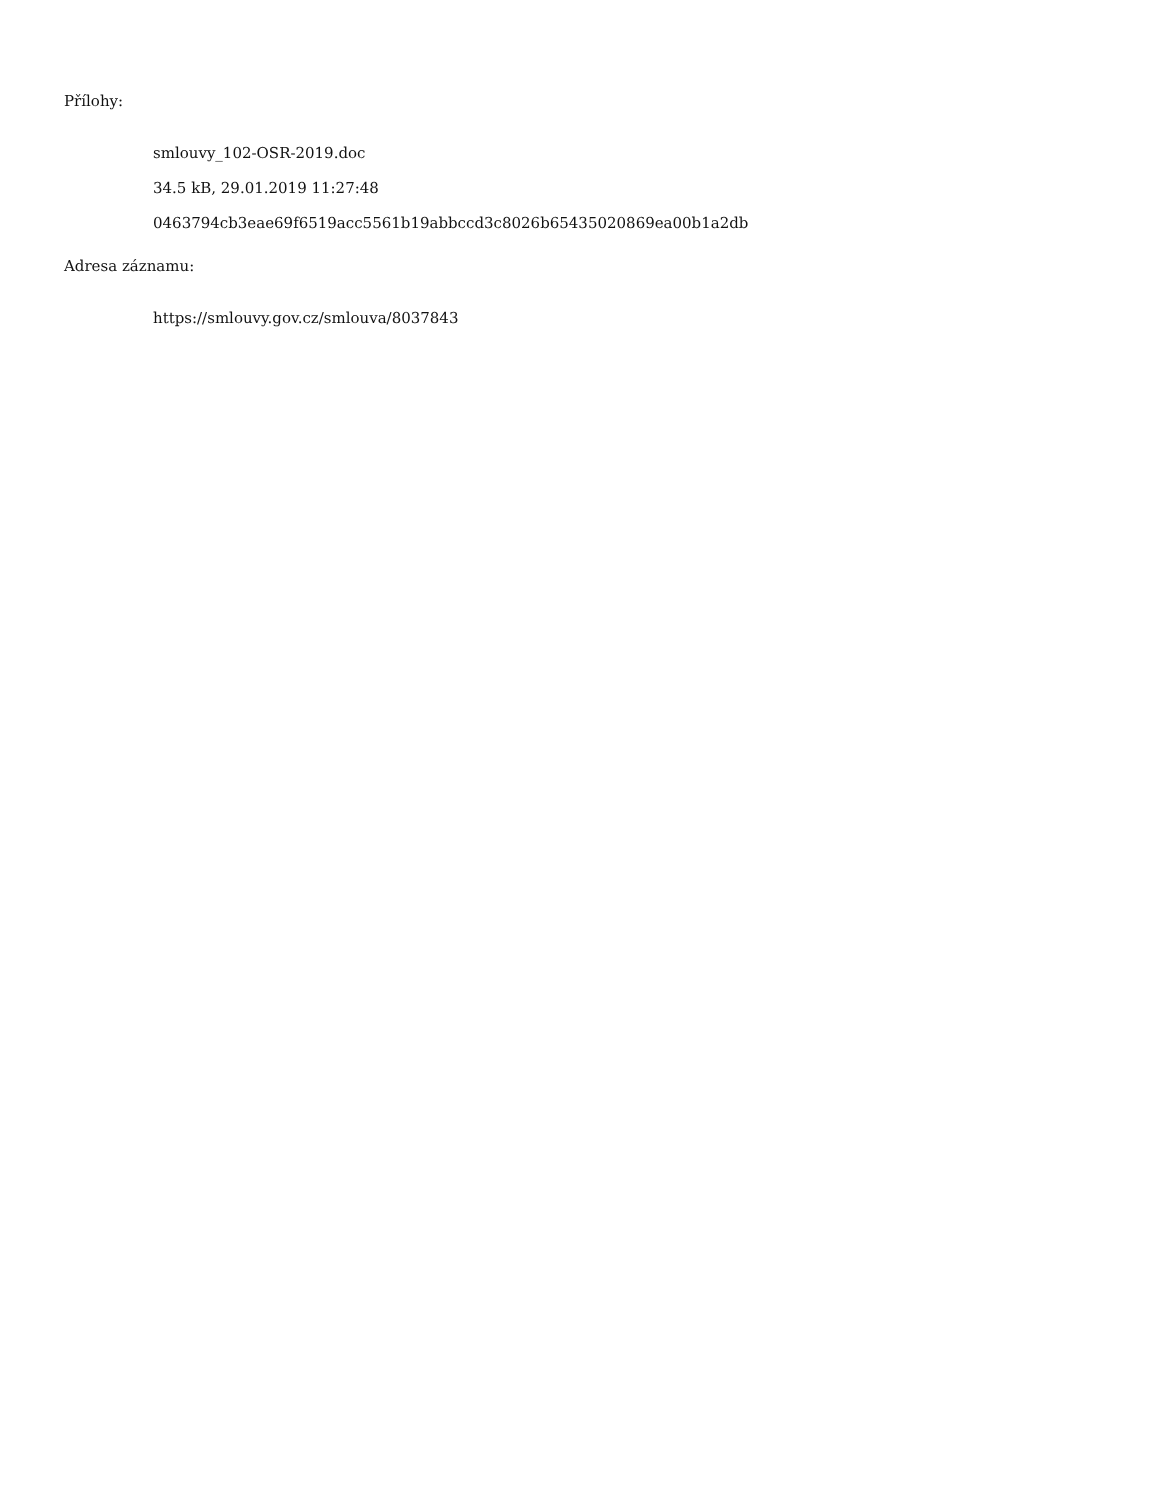Přílohy:
smlouvy_102-OSR-2019.doc
34.5 kB, 29.01.2019 11:27:48
0463794cb3eae69f6519acc5561b19abbccd3c8026b65435020869ea00b1a2db
Adresa záznamu:
https://smlouvy.gov.cz/smlouva/8037843